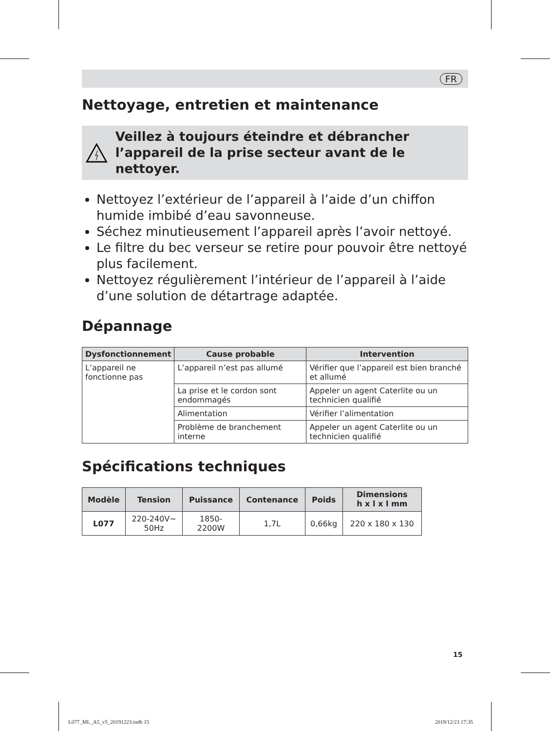FR
Nettoyage, entretien et maintenance
Veillez à toujours éteindre et débrancher l’appareil de la prise secteur avant de le nettoyer.
Nettoyez l’extérieur de l’appareil à l’aide d’un chiffon humide imbibé d’eau savonneuse.
Séchez minutieusement l’appareil après l’avoir nettoyé.
Le filtre du bec verseur se retire pour pouvoir être nettoyé plus facilement.
Nettoyez régulièrement l’intérieur de l’appareil à l’aide d’une solution de détartrage adaptée.
Dépannage
| Dysfonctionnement | Cause probable | Intervention |
| --- | --- | --- |
| L’appareil ne fonctionne pas | L’appareil n’est pas allumé | Vérifier que l’appareil est bien branché et allumé |
| | La prise et le cordon sont endommagés | Appeler un agent Caterlite ou un technicien qualifié |
| | Alimentation | Vérifier l’alimentation |
| | Problème de branchement interne | Appeler un agent Caterlite ou un technicien qualifié |
Spécifications techniques
| Modèle | Tension | Puissance | Contenance | Poids | Dimensions h x l x l mm |
| --- | --- | --- | --- | --- | --- |
| L077 | 220-240V~ 50Hz | 1850- 2200W | 1,7L | 0,66kg | 220 x 180 x 130 |
15
L077_ML_A5_v5_20191223.indb 15 2019/12/23 17:35